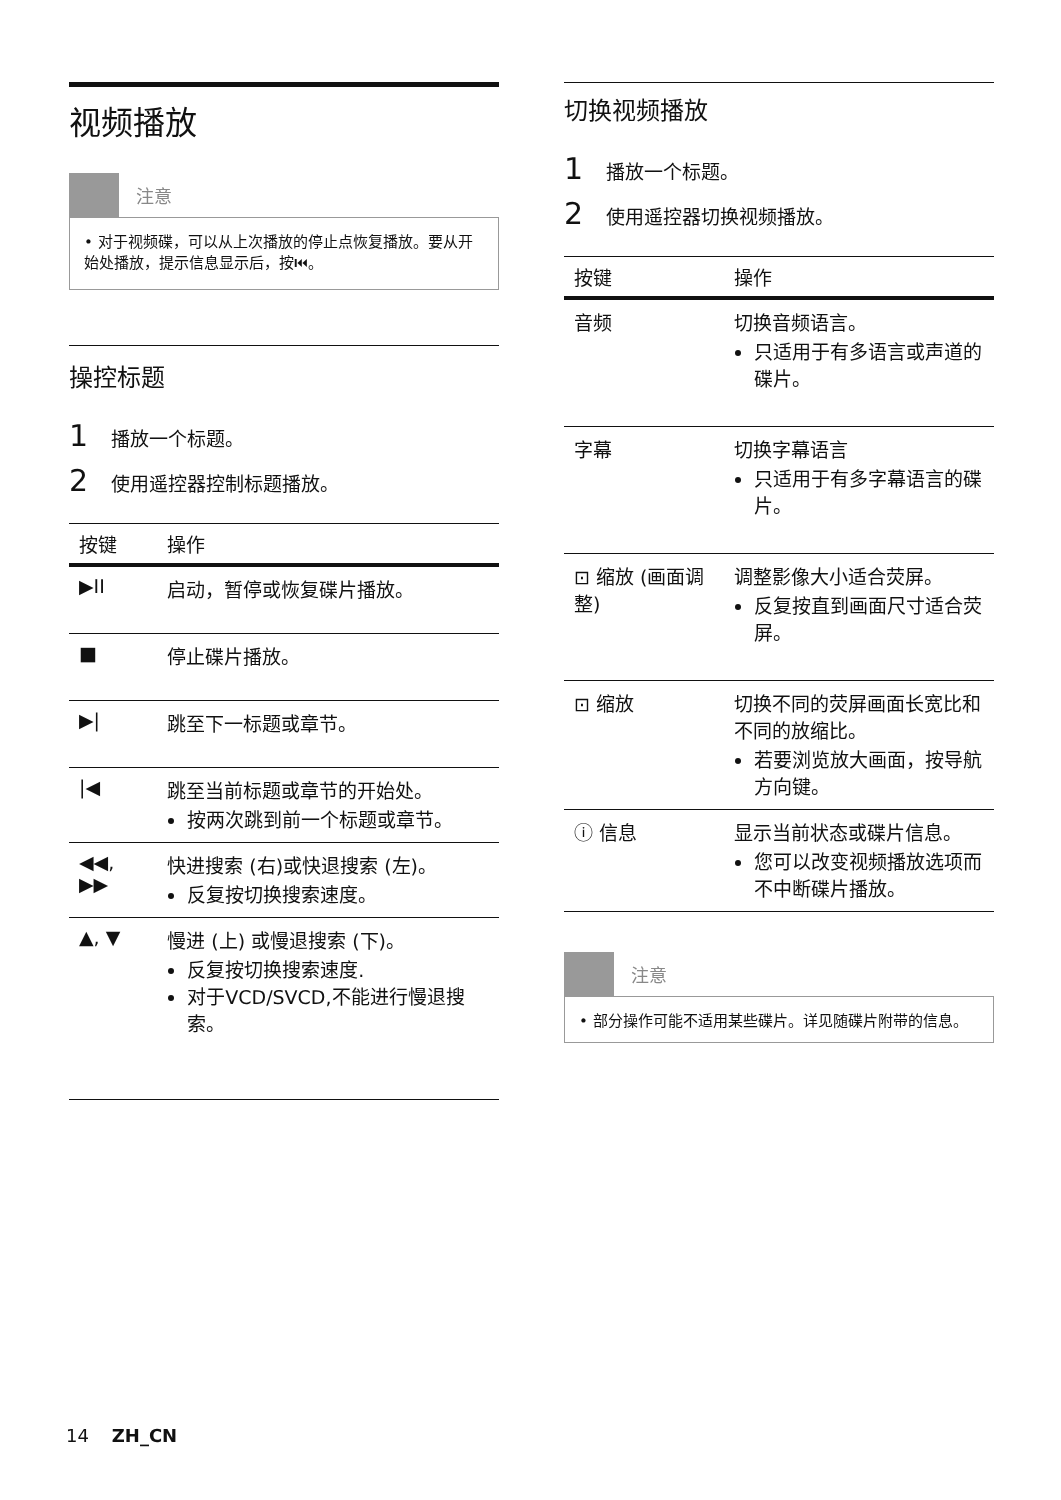视频播放
注意
• 对于视频碟，可以从上次播放的停止点恢复播放。要从开始处播放，提示信息显示后，按⏮。
操控标题
1 播放一个标题。
2 使用遥控器控制标题播放。
| 按键 | 操作 |
| --- | --- |
| ▶II | 启动，暂停或恢复碟片播放。 |
| ■ | 停止碟片播放。 |
| ▶/ | 跳至下一标题或章节。 |
| /◀ | 跳至当前标题或章节的开始处。 按两次跳到前一个标题或章节。 |
| ◀◀, ▶▶ | 快进搜索 (右)或快退搜索 (左)。 反复按切换搜索速度。 |
| ▲, ▼ | 慢进 (上) 或慢退搜索 (下)。 反复按切换搜索速度. 对于VCD/SVCD,不能进行慢退搜索。 |
切换视频播放
1 播放一个标题。
2 使用遥控器切换视频播放。
| 按键 | 操作 |
| --- | --- |
| 音频 | 切换音频语言。 只适用于有多语言或声道的碟片。 |
| 字幕 | 切换字幕语言 只适用于有多字幕语言的碟片。 |
| ⊡ 缩放 (画面调整) | 调整影像大小适合荧屏。 反复按直到画面尺寸适合荧屏。 |
| ⊡ 缩放 | 切换不同的荧屏画面长宽比和不同的放缩比。 若要浏览放大画面，按导航方向键。 |
| ⓘ 信息 | 显示当前状态或碟片信息。 您可以改变视频播放选项而不中断碟片播放。 |
注意
• 部分操作可能不适用某些碟片。详见随碟片附带的信息。
14 ZH_CN